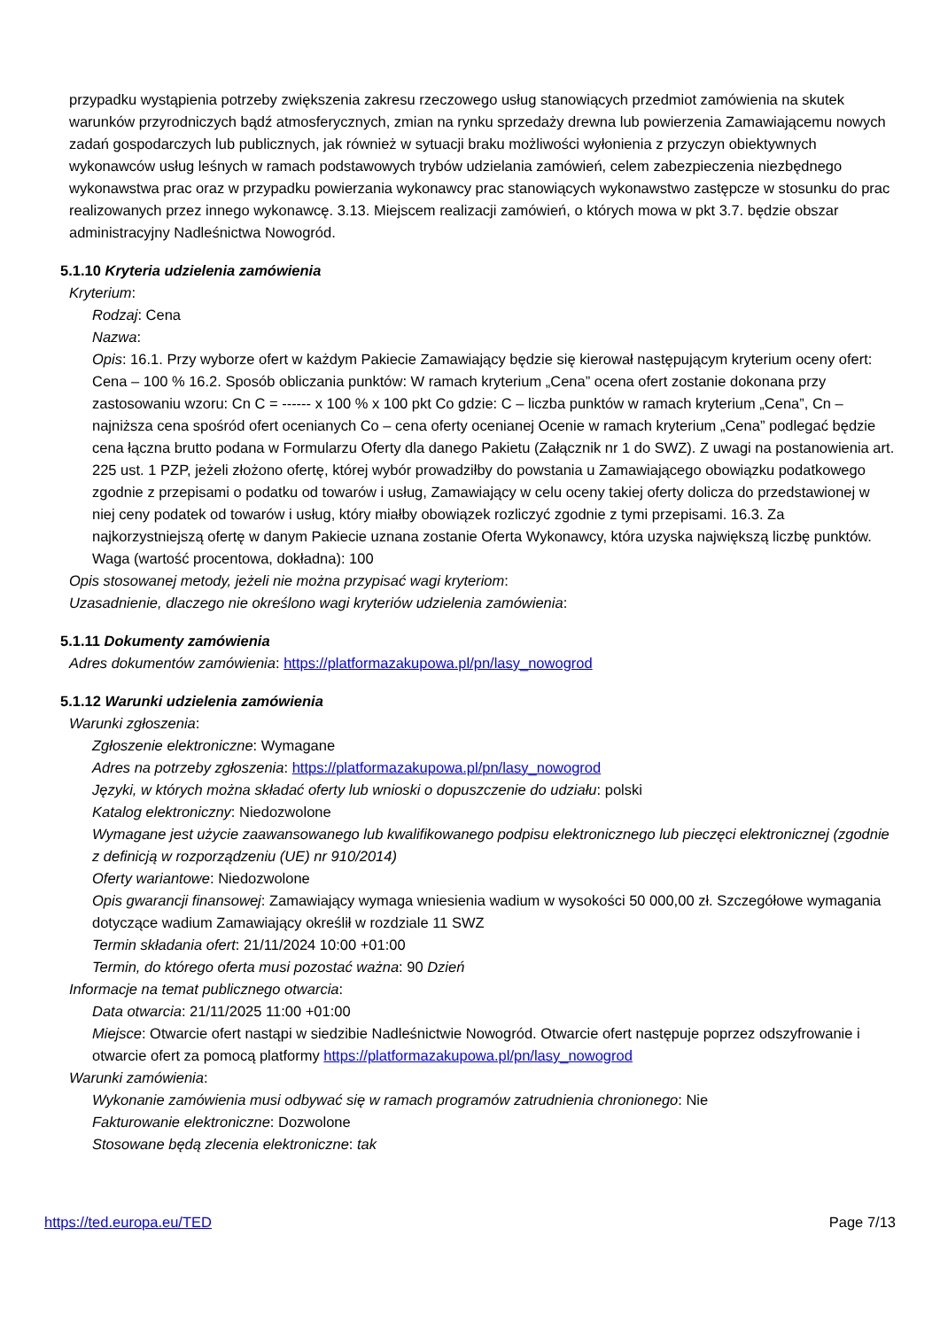przypadku wystąpienia potrzeby zwiększenia zakresu rzeczowego usług stanowiących przedmiot zamówienia na skutek warunków przyrodniczych bądź atmosferycznych, zmian na rynku sprzedaży drewna lub powierzenia Zamawiającemu nowych zadań gospodarczych lub publicznych, jak również w sytuacji braku możliwości wyłonienia z przyczyn obiektywnych wykonawców usług leśnych w ramach podstawowych trybów udzielania zamówień, celem zabezpieczenia niezbędnego wykonawstwa prac oraz w przypadku powierzania wykonawcy prac stanowiących wykonawstwo zastępcze w stosunku do prac realizowanych przez innego wykonawcę. 3.13. Miejscem realizacji zamówień, o których mowa w pkt 3.7. będzie obszar administracyjny Nadleśnictwa Nowogród.
5.1.10 Kryteria udzielenia zamówienia
Kryterium:
Rodzaj: Cena
Nazwa:
Opis: 16.1. Przy wyborze ofert w każdym Pakiecie Zamawiający będzie się kierował następującym kryterium oceny ofert: Cena – 100 % 16.2. Sposób obliczania punktów: W ramach kryterium „Cena” ocena ofert zostanie dokonana przy zastosowaniu wzoru: Cn C = ------ x 100 % x 100 pkt Co gdzie: C – liczba punktów w ramach kryterium „Cena”, Cn – najniższa cena spośród ofert ocenianych Co – cena oferty ocenianej Ocenie w ramach kryterium „Cena” podlegać będzie cena łączna brutto podana w Formularzu Oferty dla danego Pakietu (Załącznik nr 1 do SWZ). Z uwagi na postanowienia art. 225 ust. 1 PZP, jeżeli złożono ofertę, której wybór prowadziłby do powstania u Zamawiającego obowiązku podatkowego zgodnie z przepisami o podatku od towarów i usług, Zamawiający w celu oceny takiej oferty dolicza do przedstawionej w niej ceny podatek od towarów i usług, który miałby obowiązek rozliczyć zgodnie z tymi przepisami. 16.3. Za najkorzystniejszą ofertę w danym Pakiecie uznana zostanie Oferta Wykonawcy, która uzyska największą liczbę punktów.
Waga (wartość procentowa, dokładna): 100
Opis stosowanej metody, jeżeli nie można przypisać wagi kryteriom:
Uzasadnienie, dlaczego nie określono wagi kryteriów udzielenia zamówienia:
5.1.11 Dokumenty zamówienia
Adres dokumentów zamówienia: https://platformazakupowa.pl/pn/lasy_nowogrod
5.1.12 Warunki udzielenia zamówienia
Warunki zgłoszenia:
Zgłoszenie elektroniczne: Wymagane
Adres na potrzeby zgłoszenia: https://platformazakupowa.pl/pn/lasy_nowogrod
Języki, w których można składać oferty lub wnioski o dopuszczenie do udziału: polski
Katalog elektroniczny: Niedozwolone
Wymagane jest użycie zaawansowanego lub kwalifikowanego podpisu elektronicznego lub pieczęci elektronicznej (zgodnie z definicją w rozporządzeniu (UE) nr 910/2014)
Oferty wariantowe: Niedozwolone
Opis gwarancji finansowej: Zamawiający wymaga wniesienia wadium w wysokości 50 000,00 zł. Szczegółowe wymagania dotyczące wadium Zamawiający określił w rozdziale 11 SWZ
Termin składania ofert: 21/11/2024 10:00 +01:00
Termin, do którego oferta musi pozostać ważna: 90 Dzień
Informacje na temat publicznego otwarcia:
Data otwarcia: 21/11/2025 11:00 +01:00
Miejsce: Otwarcie ofert nastąpi w siedzibie Nadleśnictwie Nowogród. Otwarcie ofert następuje poprzez odszyfrowanie i otwarcie ofert za pomocą platformy https://platformazakupowa.pl/pn/lasy_nowogrod
Warunki zamówienia:
Wykonanie zamówienia musi odbywać się w ramach programów zatrudnienia chronionego: Nie
Fakturowanie elektroniczne: Dozwolone
Stosowane będą zlecenia elektroniczne: tak
https://ted.europa.eu/TED Page 7/13